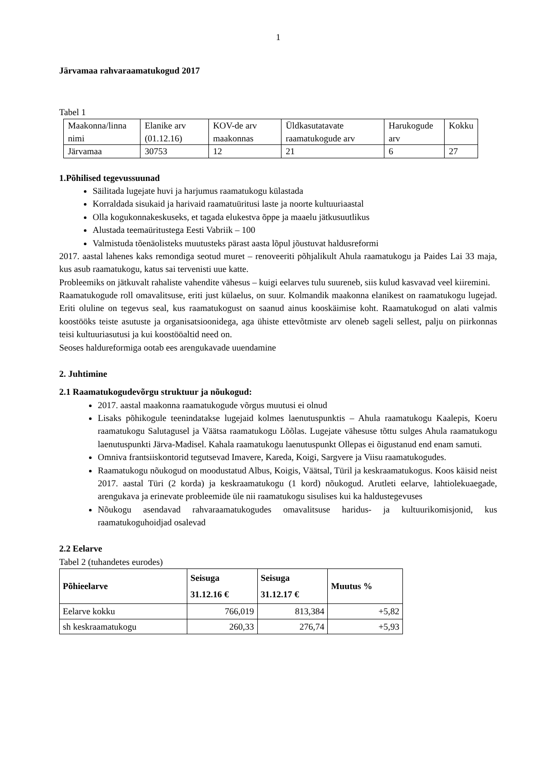1
Järvamaa rahvaraamatukogud 2017
Tabel 1
| Maakonna/linna nimi | Elanike arv (01.12.16) | KOV-de arv maakonnas | Üldkasutatavate raamatukogude arv | Harukogude arv | Kokku |
| Järvamaa | 30753 | 12 | 21 | 6 | 27 |
1.Põhilised tegevussuunad
Säilitada lugejate huvi ja harjumus raamatukogu külastada
Korraldada sisukaid ja harivaid raamatuüritusi laste ja noorte kultuuriaastal
Olla kogukonnakeskuseks, et tagada elukestva õppe ja maaelu jätkusuutlikus
Alustada teemaüritustega Eesti Vabriik – 100
Valmistuda tõenäolisteks muutusteks pärast aasta lõpul jõustuvat haldusreformi
2017. aastal lahenes kaks remondiga seotud muret – renoveeriti põhjalikult Ahula raamatukogu ja Paides Lai 33 maja, kus asub raamatukogu, katus sai tervenisti uue katte.
Probleemiks on jätkuvalt rahaliste vahendite vähesus – kuigi eelarves tulu suureneb, siis kulud kasvavad veel kiiremini.
Raamatukogude roll omavalitsuse, eriti just külaelus, on suur. Kolmandik maakonna elanikest on raamatukogu lugejad. Eriti oluline on tegevus seal, kus raamatukogust on saanud ainus kooskäimise koht. Raamatukogud on alati valmis koostööks teiste asutuste ja organisatsioonidega, aga ühiste ettevõtmiste arv oleneb sageli sellest, palju on piirkonnas teisi kultuuriasutusi ja kui koostööaltid need on.
Seoses haldureformiga ootab ees arengukavade uuendamine
2. Juhtimine
2.1 Raamatukogudevõrgu struktuur ja nõukogud:
2017. aastal maakonna raamatukogude võrgus muutusi ei olnud
Lisaks põhikogule teenindatakse lugejaid kolmes laenutuspunktis – Ahula raamatukogu Kaalepis, Koeru raamatukogu Salutagusel ja Väätsa raamatukogu Lõõlas. Lugejate vähesuse tõttu sulges Ahula raamatukogu laenutuspunkti Järva-Madisel. Kahala raamatukogu laenutuspunkt Ollepas ei õigustanud end enam samuti.
Omniva frantsiiskontorid tegutsevad Imavere, Kareda, Koigi, Sargvere ja Viisu raamatukogudes.
Raamatukogu nõukogud on moodustatud Albus, Koigis, Väätsal, Türil ja keskraamatukogus. Koos käisid neist 2017. aastal Türi (2 korda) ja keskraamatukogu (1 kord) nõukogud. Arutleti eelarve, lahtiolekuaegade, arengukava ja erinevate probleemide üle nii raamatukogu sisulises kui ka haldustegevuses
Nõukogu asendavad rahvaraamatukogudes omavalitsuse haridus- ja kultuurikomisjonid, kus raamatukoguhoidjad osalevad
2.2 Eelarve
Tabel 2 (tuhandetes eurodes)
| Põhieelarve | Seisuga 31.12.16 € | Seisuga 31.12.17 € | Muutus % |
| --- | --- | --- | --- |
| Eelarve kokku | 766,019 | 813,384 | +5,82 |
| sh keskraamatukogu | 260,33 | 276,74 | +5,93 |